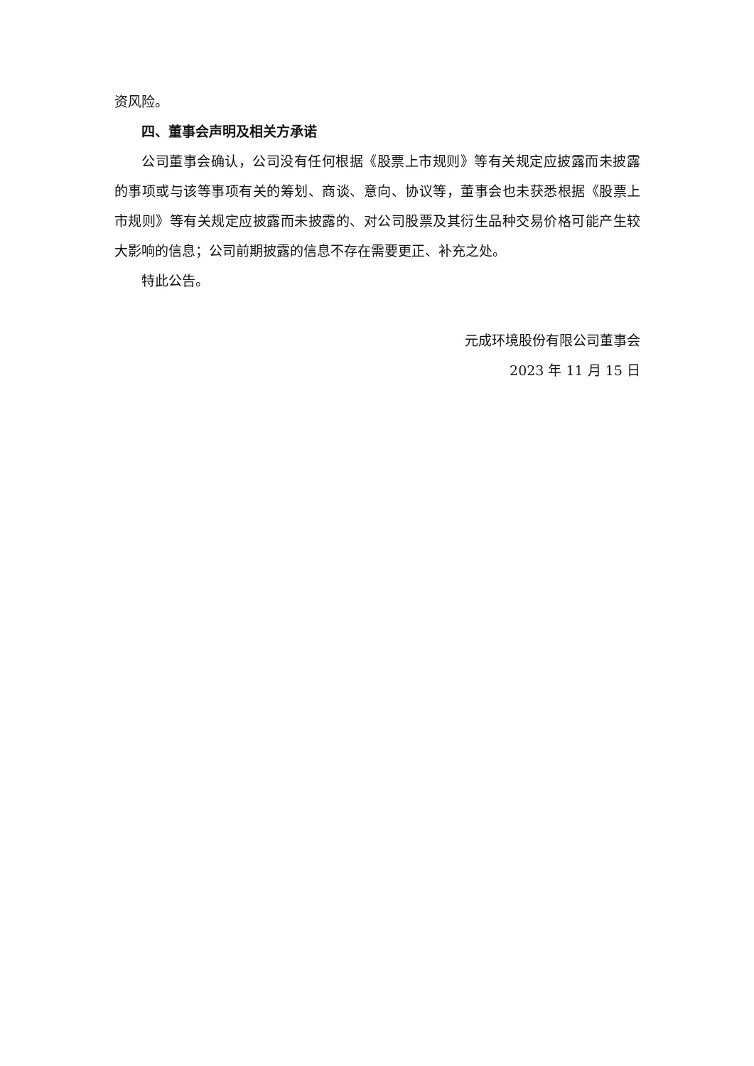资风险。
四、董事会声明及相关方承诺
公司董事会确认，公司没有任何根据《股票上市规则》等有关规定应披露而未披露的事项或与该等事项有关的筹划、商谈、意向、协议等，董事会也未获悉根据《股票上市规则》等有关规定应披露而未披露的、对公司股票及其衍生品种交易价格可能产生较大影响的信息；公司前期披露的信息不存在需要更正、补充之处。
特此公告。
元成环境股份有限公司董事会
2023 年 11 月 15 日